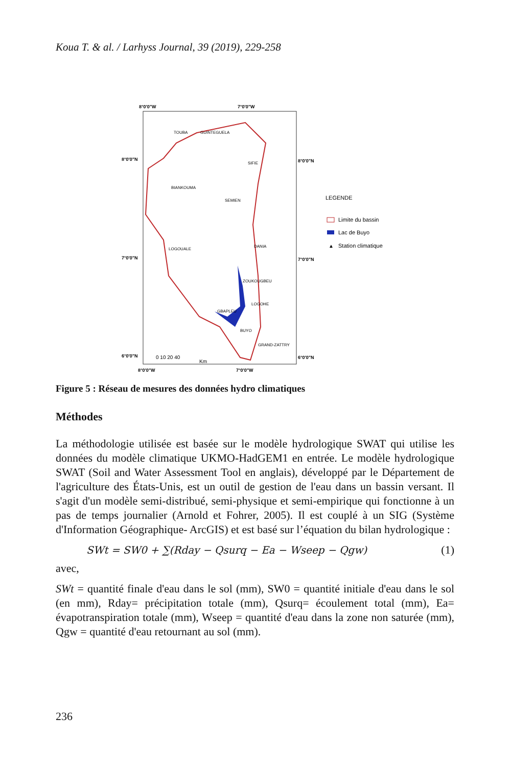Koua T. & al. / Larhyss Journal, 39 (2019), 229-258
8°0'0"W
7°0'0"W
8°0'0"W
7°0'0"W
8°0'0"N
7°0'0"N
6°0'0"N
8°0'0"N
7°0'0"N
6°0'0"N
TOUBA
GUINTEGUELA
SIFIE
BIANKOUMA
SEMIEN
LOGOUALE
DANIA
ZOUKOUGBEU
LOGOHE
GBAPLEU
BUYO
GRAND-ZATTRY
0 10 20 40
Km
LEGENDE
Limite du bassin
Lac de Buyo
▲
Station climatique
Figure 5 : Réseau de mesures des données hydro climatiques
Méthodes
La méthodologie utilisée est basée sur le modèle hydrologique SWAT qui utilise les données du modèle climatique UKMO-HadGEM1 en entrée. Le modèle hydrologique SWAT (Soil and Water Assessment Tool en anglais), développé par le Département de l'agriculture des États-Unis, est un outil de gestion de l'eau dans un bassin versant. Il s'agit d'un modèle semi-distribué, semi-physique et semi-empirique qui fonctionne à un pas de temps journalier (Arnold et Fohrer, 2005). Il est couplé à un SIG (Système d'Information Géographique- ArcGIS) et est basé sur l’équation du bilan hydrologique :
SWt = SW0 + ∑(Rday − Qsurq − Ea − Wseep − Qgw) (1)
avec,
SWt = quantité finale d'eau dans le sol (mm), SW0 = quantité initiale d'eau dans le sol (en mm), Rday= précipitation totale (mm), Qsurq= écoulement total (mm), Ea= évapotranspiration totale (mm), Wseep = quantité d'eau dans la zone non saturée (mm), Qgw = quantité d'eau retournant au sol (mm).
236